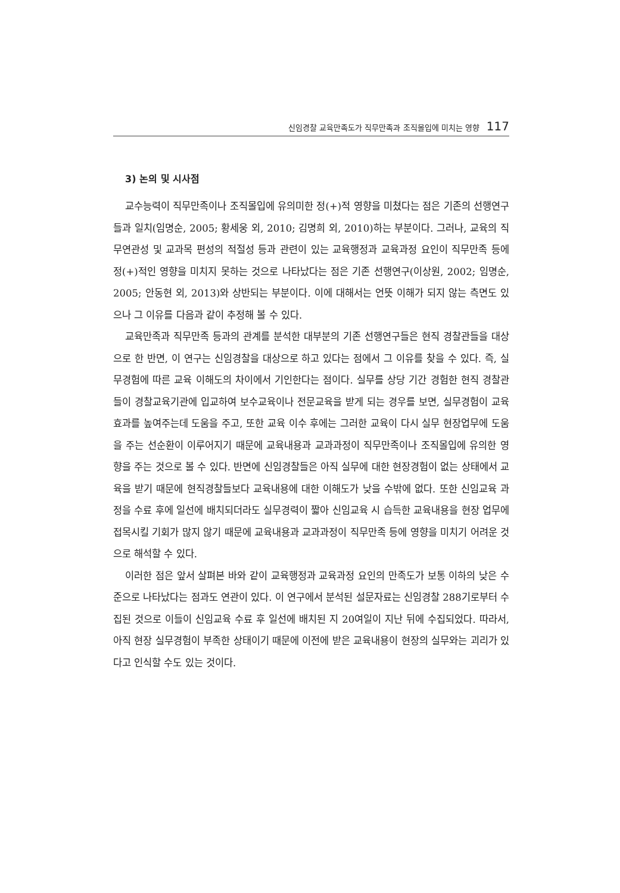신임경찰 교육만족도가 직무만족과 조직몰입에 미치는 영향 117
3) 논의 및 시사점
교수능력이 직무만족이나 조직몰입에 유의미한 정(+)적 영향을 미쳤다는 점은 기존의 선행연구들과 일치(임명순, 2005; 황세웅 외, 2010; 김명희 외, 2010)하는 부분이다. 그러나, 교육의 직무연관성 및 교과목 편성의 적절성 등과 관련이 있는 교육행정과 교육과정 요인이 직무만족 등에 정(+)적인 영향을 미치지 못하는 것으로 나타났다는 점은 기존 선행연구(이상원, 2002; 임명순, 2005; 안동현 외, 2013)와 상반되는 부분이다. 이에 대해서는 언뜻 이해가 되지 않는 측면도 있으나 그 이유를 다음과 같이 추정해 볼 수 있다.
교육만족과 직무만족 등과의 관계를 분석한 대부분의 기존 선행연구들은 현직 경찰관들을 대상으로 한 반면, 이 연구는 신임경찰을 대상으로 하고 있다는 점에서 그 이유를 찾을 수 있다. 즉, 실무경험에 따른 교육 이해도의 차이에서 기인한다는 점이다. 실무를 상당 기간 경험한 현직 경찰관들이 경찰교육기관에 입교하여 보수교육이나 전문교육을 받게 되는 경우를 보면, 실무경험이 교육 효과를 높여주는데 도움을 주고, 또한 교육 이수 후에는 그러한 교육이 다시 실무 현장업무에 도움을 주는 선순환이 이루어지기 때문에 교육내용과 교과과정이 직무만족이나 조직몰입에 유의한 영향을 주는 것으로 볼 수 있다. 반면에 신임경찰들은 아직 실무에 대한 현장경험이 없는 상태에서 교육을 받기 때문에 현직경찰들보다 교육내용에 대한 이해도가 낮을 수밖에 없다. 또한 신임교육 과정을 수료 후에 일선에 배치되더라도 실무경력이 짧아 신임교육 시 습득한 교육내용을 현장 업무에 접목시킬 기회가 많지 않기 때문에 교육내용과 교과과정이 직무만족 등에 영향을 미치기 어려운 것으로 해석할 수 있다.
이러한 점은 앞서 살펴본 바와 같이 교육행정과 교육과정 요인의 만족도가 보통 이하의 낮은 수준으로 나타났다는 점과도 연관이 있다. 이 연구에서 분석된 설문자료는 신임경찰 288기로부터 수집된 것으로 이들이 신임교육 수료 후 일선에 배치된 지 20여일이 지난 뒤에 수집되었다. 따라서, 아직 현장 실무경험이 부족한 상태이기 때문에 이전에 받은 교육내용이 현장의 실무와는 괴리가 있다고 인식할 수도 있는 것이다.